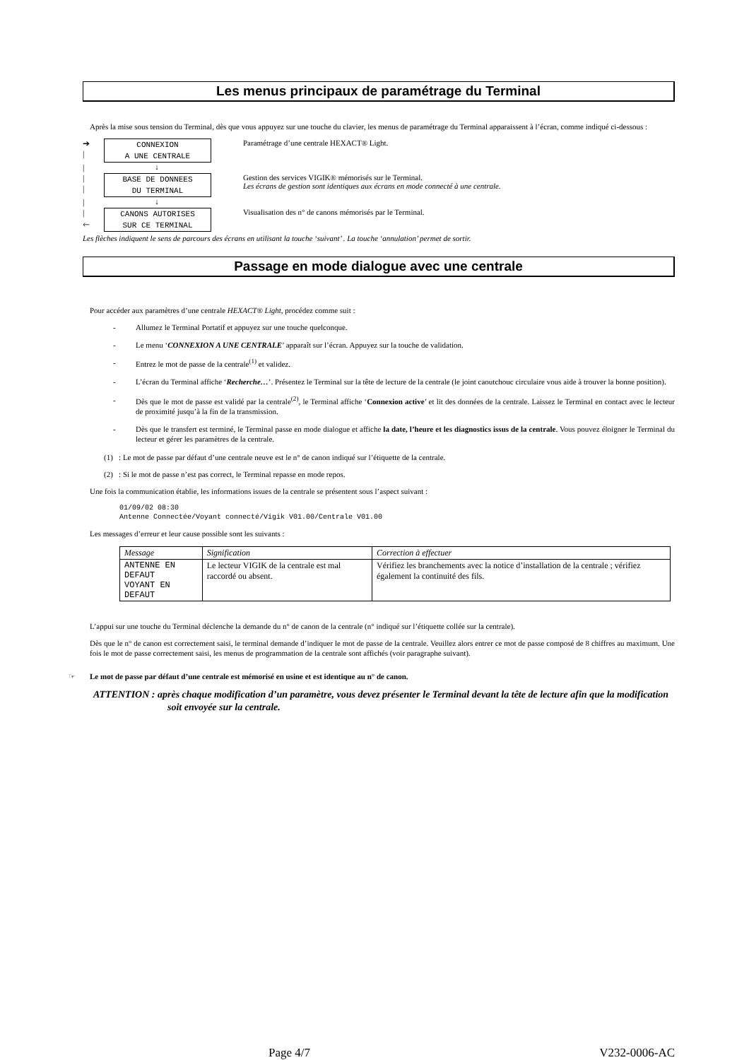Les menus principaux de paramétrage du Terminal
Après la mise sous tension du Terminal, dès que vous appuyez sur une touche du clavier, les menus de paramétrage du Terminal apparaissent à l’écran, comme indiqué ci-dessous :
➔
|
CONNEXION
A UNE CENTRALE
Paramétrage d’une centrale HEXACT® Light.
| ↓
|
|
BASE DE DONNEES
DU TERMINAL
Gestion des services VIGIK® mémorisés sur le Terminal.
Les écrans de gestion sont identiques aux écrans en mode connecté à une centrale.
| ↓
|
🡐
CANONS AUTORISES
SUR CE TERMINAL
Visualisation des n° de canons mémorisés par le Terminal.
Les flèches indiquent le sens de parcours des écrans en utilisant la touche ‘suivant’ . La touche ‘annulation’ permet de sortir.
Passage en mode dialogue avec une centrale
Pour accéder aux paramètres d’une centrale HEXACT® Light, procédez comme suit :
- Allumez le Terminal Portatif et appuyez sur une touche quelconque.
- Le menu ‘CONNEXION A UNE CENTRALE’ apparaît sur l’écran. Appuyez sur la touche de validation.
- Entrez le mot de passe de la centrale<sup>(1)</sup> et validez.
- L’écran du Terminal affiche ‘Recherche…’. Présentez le Terminal sur la tête de lecture de la centrale (le joint caoutchouc circulaire vous aide à trouver la bonne position).
- Dès que le mot de passe est validé par la centrale<sup>(2)</sup>, le Terminal affiche ‘Connexion active’ et lit des données de la centrale. Laissez le Terminal en contact avec le lecteur de proximité jusqu’à la fin de la transmission.
- Dès que le transfert est terminé, le Terminal passe en mode dialogue et affiche la date, l’heure et les diagnostics issus de la centrale. Vous pouvez éloigner le Terminal du lecteur et gérer les paramètres de la centrale.
(1) : Le mot de passe par défaut d’une centrale neuve est le n° de canon indiqué sur l’étiquette de la centrale.
(2) : Si le mot de passe n’est pas correct, le Terminal repasse en mode repos.
Une fois la communication établie, les informations issues de la centrale se présentent sous l’aspect suivant :
01/09/02 08:30
Antenne Connectée/Voyant connecté/Vigik V01.00/Centrale V01.00
Les messages d’erreur et leur cause possible sont les suivants :
| Message | Signification | Correction à effectuer |
| --- | --- | --- |
| ANTENNE EN DEFAUT VOYANT EN DEFAUT | Le lecteur VIGIK de la centrale est mal raccordé ou absent. | Vérifiez les branchements avec la notice d’installation de la centrale ; vérifiez également la continuité des fils. |
L’appui sur une touche du Terminal déclenche la demande du n° de canon de la centrale (n° indiqué sur l’étiquette collée sur la centrale).
Dès que le n° de canon est correctement saisi, le terminal demande d’indiquer le mot de passe de la centrale. Veuillez alors entrer ce mot de passe composé de 8 chiffres au maximum. Une fois le mot de passe correctement saisi, les menus de programmation de la centrale sont affichés (voir paragraphe suivant).
☞ Le mot de passe par défaut d’une centrale est mémorisé en usine et est identique au n° de canon.
ATTENTION : après chaque modification d’un paramètre, vous devez présenter le Terminal devant la tête de lecture afin que la modification soit envoyée sur la centrale.
Page 4/7 V232-0006-AC